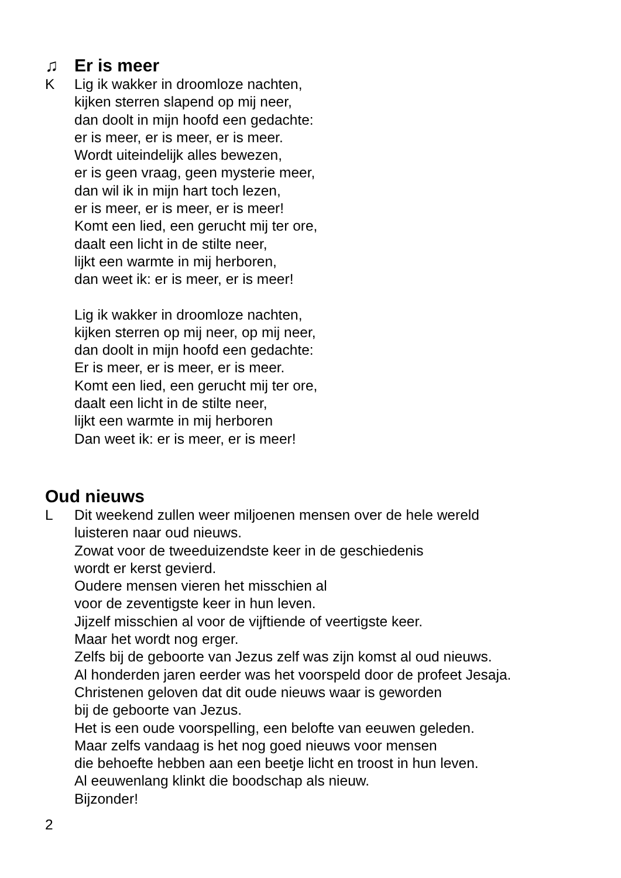♫ Er is meer
K Lig ik wakker in droomloze nachten,
kijken sterren slapend op mij neer,
dan doolt in mijn hoofd een gedachte:
er is meer, er is meer, er is meer.
Wordt uiteindelijk alles bewezen,
er is geen vraag, geen mysterie meer,
dan wil ik in mijn hart toch lezen,
er is meer, er is meer, er is meer!
Komt een lied, een gerucht mij ter ore,
daalt een licht in de stilte neer,
lijkt een warmte in mij herboren,
dan weet ik: er is meer, er is meer!
Lig ik wakker in droomloze nachten,
kijken sterren op mij neer, op mij neer,
dan doolt in mijn hoofd een gedachte:
Er is meer, er is meer, er is meer.
Komt een lied, een gerucht mij ter ore,
daalt een licht in de stilte neer,
lijkt een warmte in mij herboren
Dan weet ik: er is meer, er is meer!
Oud nieuws
L Dit weekend zullen weer miljoenen mensen over de hele wereld
luisteren naar oud nieuws.
Zowat voor de tweeduizendste keer in de geschiedenis
wordt er kerst gevierd.
Oudere mensen vieren het misschien al
voor de zeventigste keer in hun leven.
Jijzelf misschien al voor de vijftiende of veertigste keer.
Maar het wordt nog erger.
Zelfs bij de geboorte van Jezus zelf was zijn komst al oud nieuws.
Al honderden jaren eerder was het voorspeld door de profeet Jesaja.
Christenen geloven dat dit oude nieuws waar is geworden
bij de geboorte van Jezus.
Het is een oude voorspelling, een belofte van eeuwen geleden.
Maar zelfs vandaag is het nog goed nieuws voor mensen
die behoefte hebben aan een beetje licht en troost in hun leven.
Al eeuwenlang klinkt die boodschap als nieuw.
Bijzonder!
2